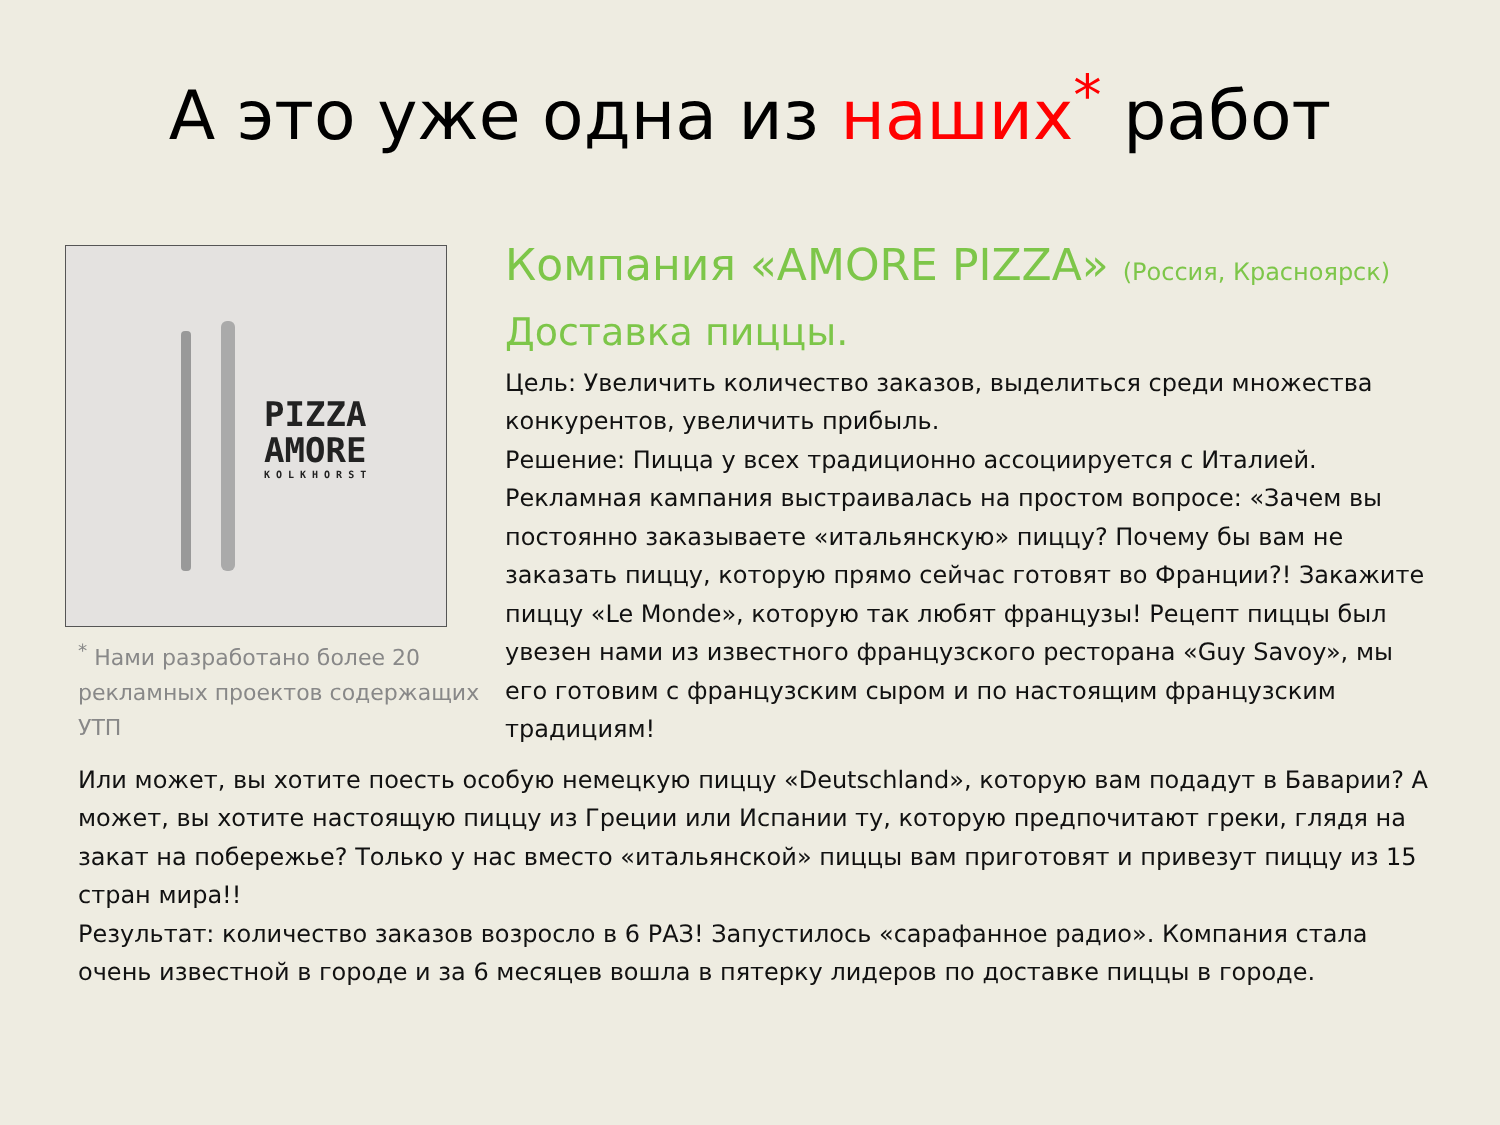А это уже одна из наших<sup>*</sup> работ
PIZZA
AMORE
KOLKHORST
<sup>*</sup> Нами разработано более 20 рекламных проектов содержащих УТП
Компания «AMORE PIZZA» (Россия, Красноярск)
Доставка пиццы.
Цель: Увеличить количество заказов, выделиться среди множества конкурентов, увеличить прибыль.
Решение: Пицца у всех традиционно ассоциируется с Италией. Рекламная кампания выстраивалась на простом вопросе: «Зачем вы постоянно заказываете «итальянскую» пиццу? Почему бы вам не заказать пиццу, которую прямо сейчас готовят во Франции?! Закажите пиццу «Le Monde», которую так любят французы! Рецепт пиццы был увезен нами из известного французского ресторана «Guy Savoy», мы его готовим с французским сыром и по настоящим французским традициям!
Или может, вы хотите поесть особую немецкую пиццу «Deutschland», которую вам подадут в Баварии? А может, вы хотите настоящую пиццу из Греции или Испании ту, которую предпочитают греки, глядя на закат на побережье? Только у нас вместо «итальянской» пиццы вам приготовят и привезут пиццу из 15 стран мира!!
Результат: количество заказов возросло в 6 РАЗ! Запустилось «сарафанное радио». Компания стала очень известной в городе и за 6 месяцев вошла в пятерку лидеров по доставке пиццы в городе.